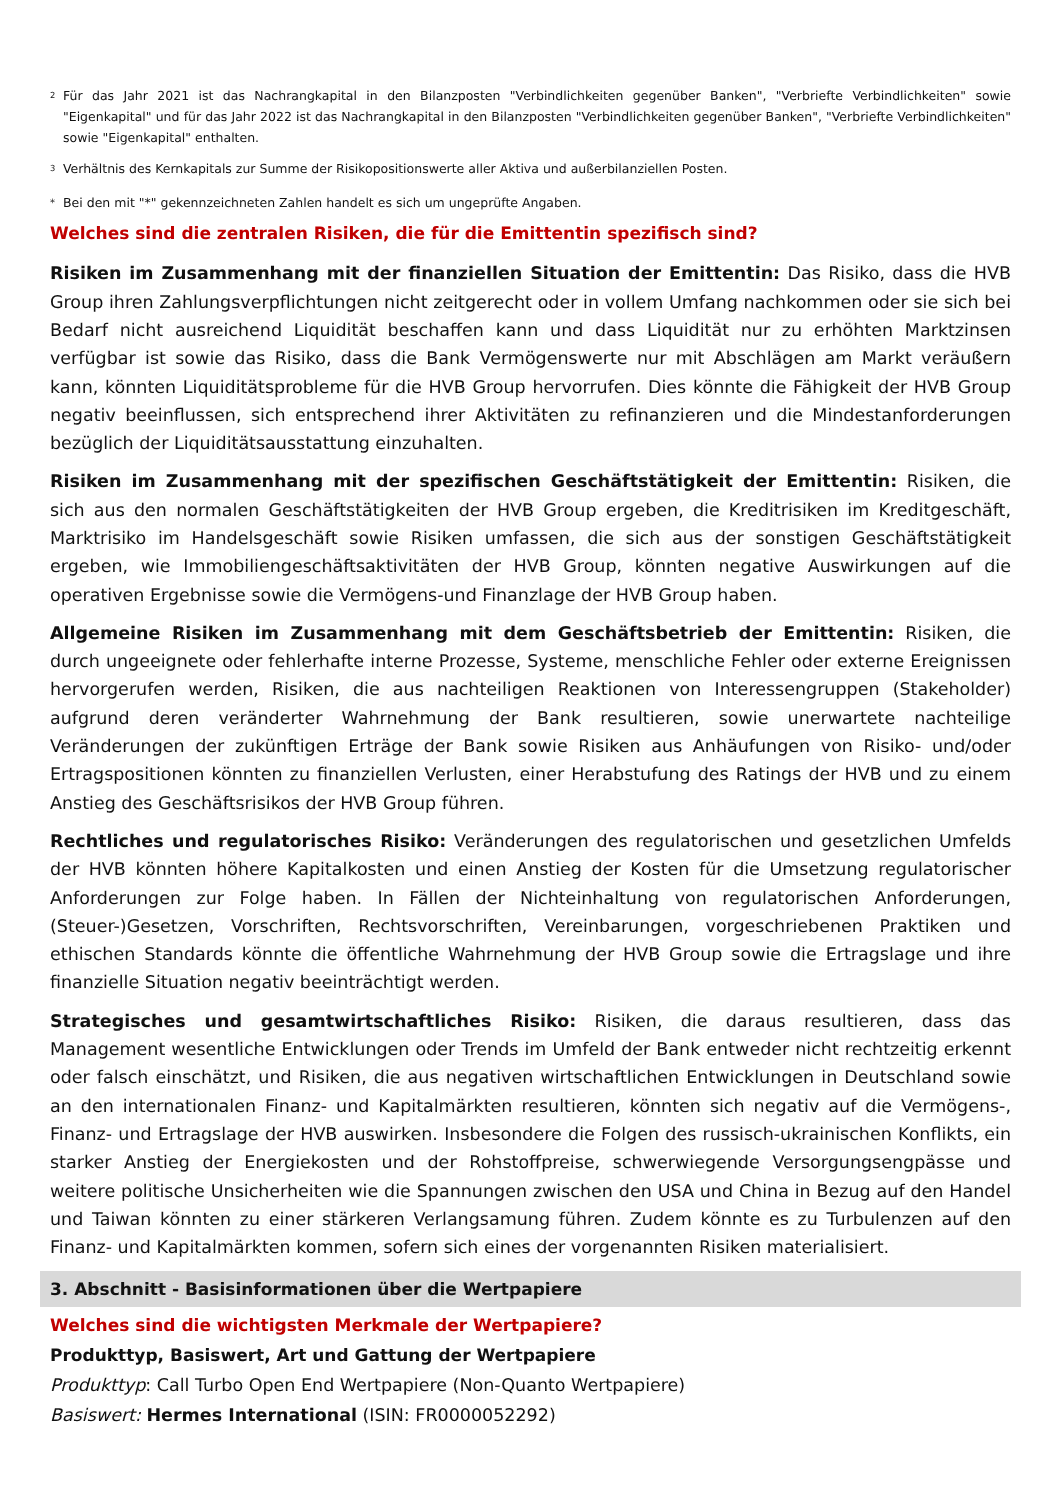<sup>2</sup> Für das Jahr 2021 ist das Nachrangkapital in den Bilanzposten "Verbindlichkeiten gegenüber Banken", "Verbriefte Verbindlichkeiten" sowie "Eigenkapital" und für das Jahr 2022 ist das Nachrangkapital in den Bilanzposten "Verbindlichkeiten gegenüber Banken", "Verbriefte Verbindlichkeiten" sowie "Eigenkapital" enthalten.
<sup>3</sup> Verhältnis des Kernkapitals zur Summe der Risikopositionswerte aller Aktiva und außerbilanziellen Posten.
* Bei den mit "*" gekennzeichneten Zahlen handelt es sich um ungeprüfte Angaben.
Welches sind die zentralen Risiken, die für die Emittentin spezifisch sind?
Risiken im Zusammenhang mit der finanziellen Situation der Emittentin: Das Risiko, dass die HVB Group ihren Zahlungsverpflichtungen nicht zeitgerecht oder in vollem Umfang nachkommen oder sie sich bei Bedarf nicht ausreichend Liquidität beschaffen kann und dass Liquidität nur zu erhöhten Marktzinsen verfügbar ist sowie das Risiko, dass die Bank Vermögenswerte nur mit Abschlägen am Markt veräußern kann, könnten Liquiditätsprobleme für die HVB Group hervorrufen. Dies könnte die Fähigkeit der HVB Group negativ beeinflussen, sich entsprechend ihrer Aktivitäten zu refinanzieren und die Mindestanforderungen bezüglich der Liquiditätsausstattung einzuhalten.
Risiken im Zusammenhang mit der spezifischen Geschäftstätigkeit der Emittentin: Risiken, die sich aus den normalen Geschäftstätigkeiten der HVB Group ergeben, die Kreditrisiken im Kreditgeschäft, Marktrisiko im Handelsgeschäft sowie Risiken umfassen, die sich aus der sonstigen Geschäftstätigkeit ergeben, wie Immobiliengeschäftsaktivitäten der HVB Group, könnten negative Auswirkungen auf die operativen Ergebnisse sowie die Vermögens-und Finanzlage der HVB Group haben.
Allgemeine Risiken im Zusammenhang mit dem Geschäftsbetrieb der Emittentin: Risiken, die durch ungeeignete oder fehlerhafte interne Prozesse, Systeme, menschliche Fehler oder externe Ereignissen hervorgerufen werden, Risiken, die aus nachteiligen Reaktionen von Interessengruppen (Stakeholder) aufgrund deren veränderter Wahrnehmung der Bank resultieren, sowie unerwartete nachteilige Veränderungen der zukünftigen Erträge der Bank sowie Risiken aus Anhäufungen von Risiko- und/oder Ertragspositionen könnten zu finanziellen Verlusten, einer Herabstufung des Ratings der HVB und zu einem Anstieg des Geschäftsrisikos der HVB Group führen.
Rechtliches und regulatorisches Risiko: Veränderungen des regulatorischen und gesetzlichen Umfelds der HVB könnten höhere Kapitalkosten und einen Anstieg der Kosten für die Umsetzung regulatorischer Anforderungen zur Folge haben. In Fällen der Nichteinhaltung von regulatorischen Anforderungen, (Steuer-)Gesetzen, Vorschriften, Rechtsvorschriften, Vereinbarungen, vorgeschriebenen Praktiken und ethischen Standards könnte die öffentliche Wahrnehmung der HVB Group sowie die Ertragslage und ihre finanzielle Situation negativ beeinträchtigt werden.
Strategisches und gesamtwirtschaftliches Risiko: Risiken, die daraus resultieren, dass das Management wesentliche Entwicklungen oder Trends im Umfeld der Bank entweder nicht rechtzeitig erkennt oder falsch einschätzt, und Risiken, die aus negativen wirtschaftlichen Entwicklungen in Deutschland sowie an den internationalen Finanz- und Kapitalmärkten resultieren, könnten sich negativ auf die Vermögens-, Finanz- und Ertragslage der HVB auswirken. Insbesondere die Folgen des russisch-ukrainischen Konflikts, ein starker Anstieg der Energiekosten und der Rohstoffpreise, schwerwiegende Versorgungsengpässe und weitere politische Unsicherheiten wie die Spannungen zwischen den USA und China in Bezug auf den Handel und Taiwan könnten zu einer stärkeren Verlangsamung führen. Zudem könnte es zu Turbulenzen auf den Finanz- und Kapitalmärkten kommen, sofern sich eines der vorgenannten Risiken materialisiert.
3. Abschnitt - Basisinformationen über die Wertpapiere
Welches sind die wichtigsten Merkmale der Wertpapiere?
Produkttyp, Basiswert, Art und Gattung der Wertpapiere
Produkttyp: Call Turbo Open End Wertpapiere (Non-Quanto Wertpapiere)
Basiswert: Hermes International (ISIN: FR0000052292)